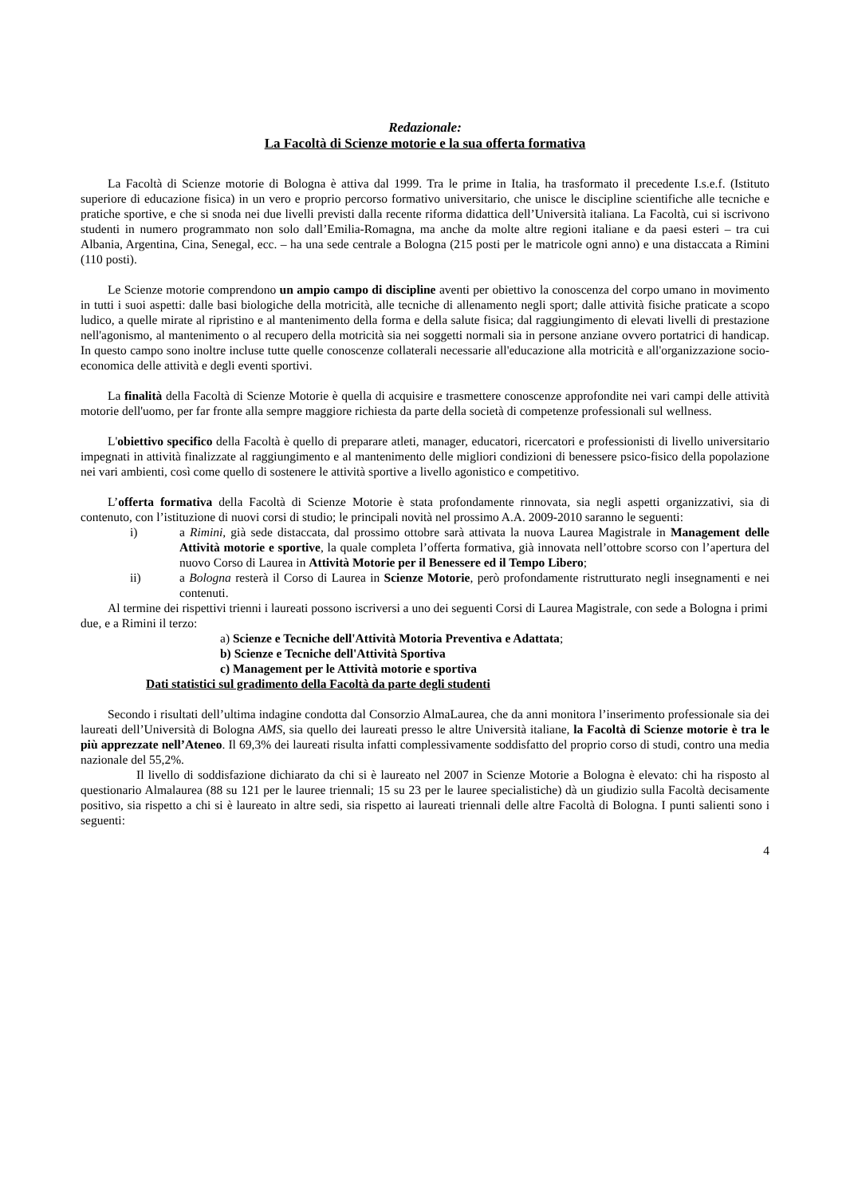Redazionale:
La Facoltà di Scienze motorie e la sua offerta formativa
La Facoltà di Scienze motorie di Bologna è attiva dal 1999. Tra le prime in Italia, ha trasformato il precedente I.s.e.f. (Istituto superiore di educazione fisica) in un vero e proprio percorso formativo universitario, che unisce le discipline scientifiche alle tecniche e pratiche sportive, e che si snoda nei due livelli previsti dalla recente riforma didattica dell’Università italiana. La Facoltà, cui si iscrivono studenti in numero programmato non solo dall’Emilia-Romagna, ma anche da molte altre regioni italiane e da paesi esteri – tra cui Albania, Argentina, Cina, Senegal, ecc. – ha una sede centrale a Bologna (215 posti per le matricole ogni anno) e una distaccata a Rimini (110 posti).
Le Scienze motorie comprendono un ampio campo di discipline aventi per obiettivo la conoscenza del corpo umano in movimento in tutti i suoi aspetti: dalle basi biologiche della motricità, alle tecniche di allenamento negli sport; dalle attività fisiche praticate a scopo ludico, a quelle mirate al ripristino e al mantenimento della forma e della salute fisica; dal raggiungimento di elevati livelli di prestazione nell'agonismo, al mantenimento o al recupero della motricità sia nei soggetti normali sia in persone anziane ovvero portatrici di handicap. In questo campo sono inoltre incluse tutte quelle conoscenze collaterali necessarie all'educazione alla motricità e all'organizzazione socio-economica delle attività e degli eventi sportivi.
La finalità della Facoltà di Scienze Motorie è quella di acquisire e trasmettere conoscenze approfondite nei vari campi delle attività motorie dell'uomo, per far fronte alla sempre maggiore richiesta da parte della società di competenze professionali sul wellness.
L'obiettivo specifico della Facoltà è quello di preparare atleti, manager, educatori, ricercatori e professionisti di livello universitario impegnati in attività finalizzate al raggiungimento e al mantenimento delle migliori condizioni di benessere psico-fisico della popolazione nei vari ambienti, così come quello di sostenere le attività sportive a livello agonistico e competitivo.
L’offerta formativa della Facoltà di Scienze Motorie è stata profondamente rinnovata, sia negli aspetti organizzativi, sia di contenuto, con l’istituzione di nuovi corsi di studio; le principali novità nel prossimo A.A. 2009-2010 saranno le seguenti:
i) a Rimini, già sede distaccata, dal prossimo ottobre sarà attivata la nuova Laurea Magistrale in Management delle Attività motorie e sportive, la quale completa l’offerta formativa, già innovata nell’ottobre scorso con l’apertura del nuovo Corso di Laurea in Attività Motorie per il Benessere ed il Tempo Libero;
ii) a Bologna resterà il Corso di Laurea in Scienze Motorie, però profondamente ristrutturato negli insegnamenti e nei contenuti.
Al termine dei rispettivi trienni i laureati possono iscriversi a uno dei seguenti Corsi di Laurea Magistrale, con sede a Bologna i primi due, e a Rimini il terzo:
a) Scienze e Tecniche dell'Attività Motoria Preventiva e Adattata;
b) Scienze e Tecniche dell'Attività Sportiva
c) Management per le Attività motorie e sportiva
Dati statistici sul gradimento della Facoltà da parte degli studenti
Secondo i risultati dell’ultima indagine condotta dal Consorzio AlmaLaurea, che da anni monitora l’inserimento professionale sia dei laureati dell’Università di Bologna AMS, sia quello dei laureati presso le altre Università italiane, la Facoltà di Scienze motorie è tra le più apprezzate nell’Ateneo. Il 69,3% dei laureati risulta infatti complessivamente soddisfatto del proprio corso di studi, contro una media nazionale del 55,2%.
Il livello di soddisfazione dichiarato da chi si è laureato nel 2007 in Scienze Motorie a Bologna è elevato: chi ha risposto al questionario Almalaurea (88 su 121 per le lauree triennali; 15 su 23 per le lauree specialistiche) dà un giudizio sulla Facoltà decisamente positivo, sia rispetto a chi si è laureato in altre sedi, sia rispetto ai laureati triennali delle altre Facoltà di Bologna. I punti salienti sono i seguenti:
4